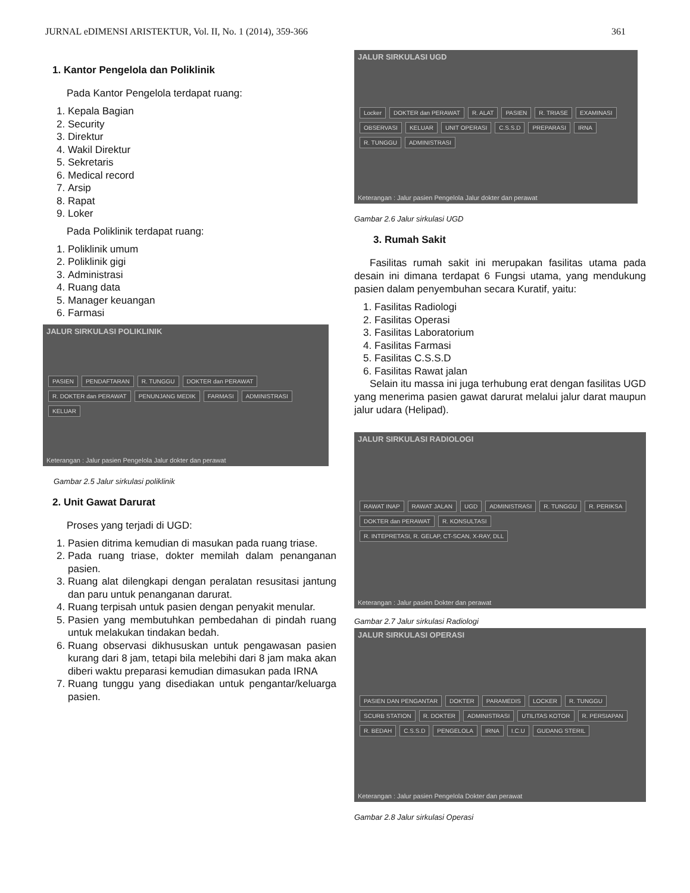JURNAL eDIMENSI ARISTEKTUR, Vol. II, No. 1 (2014), 359-366 361
1. Kantor Pengelola dan Poliklinik
Pada Kantor Pengelola terdapat ruang:
1. Kepala Bagian
2. Security
3. Direktur
4. Wakil Direktur
5. Sekretaris
6. Medical record
7. Arsip
8. Rapat
9. Loker
Pada Poliklinik terdapat ruang:
1. Poliklinik umum
2. Poliklinik gigi
3. Administrasi
4. Ruang data
5. Manager keuangan
6. Farmasi
JALUR SIRKULASI POLIKLINIK
PASIEN PENDAFTARAN R. TUNGGU DOKTER dan PERAWAT R. DOKTER dan PERAWAT PENUNJANG MEDIK FARMASI ADMINISTRASI KELUAR
Keterangan : Jalur pasien Pengelola Jalur dokter dan perawat
Gambar 2.5 Jalur sirkulasi poliklinik
2. Unit Gawat Darurat
Proses yang terjadi di UGD:
1. Pasien ditrima kemudian di masukan pada ruang triase.
2. Pada ruang triase, dokter memilah dalam penanganan pasien.
3. Ruang alat dilengkapi dengan peralatan resusitasi jantung dan paru untuk penanganan darurat.
4. Ruang terpisah untuk pasien dengan penyakit menular.
5. Pasien yang membutuhkan pembedahan di pindah ruang untuk melakukan tindakan bedah.
6. Ruang observasi dikhususkan untuk pengawasan pasien kurang dari 8 jam, tetapi bila melebihi dari 8 jam maka akan diberi waktu preparasi kemudian dimasukan pada IRNA
7. Ruang tunggu yang disediakan untuk pengantar/keluarga pasien.
JALUR SIRKULASI UGD
Locker DOKTER dan PERAWAT R. ALAT PASIEN R. TRIASE EXAMINASI OBSERVASI KELUAR UNIT OPERASI C.S.S.D PREPARASI IRNA R. TUNGGU ADMINISTRASI
Keterangan : Jalur pasien Pengelola Jalur dokter dan perawat
Gambar 2.6 Jalur sirkulasi UGD
3. Rumah Sakit
Fasilitas rumah sakit ini merupakan fasilitas utama pada desain ini dimana terdapat 6 Fungsi utama, yang mendukung pasien dalam penyembuhan secara Kuratif, yaitu:
1. Fasilitas Radiologi
2. Fasilitas Operasi
3. Fasilitas Laboratorium
4. Fasilitas Farmasi
5. Fasilitas C.S.S.D
6. Fasilitas Rawat jalan
Selain itu massa ini juga terhubung erat dengan fasilitas UGD yang menerima pasien gawat darurat melalui jalur darat maupun jalur udara (Helipad).
JALUR SIRKULASI RADIOLOGI
RAWAT INAP RAWAT JALAN UGD ADMINISTRASI R. TUNGGU R. PERIKSA DOKTER dan PERAWAT R. KONSULTASI R. INTEPRETASI, R. GELAP, CT-SCAN, X-RAY, DLL
Keterangan : Jalur pasien Dokter dan perawat
Gambar 2.7 Jalur sirkulasi Radiologi
JALUR SIRKULASI OPERASI
PASIEN DAN PENGANTAR DOKTER PARAMEDIS LOCKER R. TUNGGU SCURB STATION R. DOKTER ADMINISTRASI UTILITAS KOTOR R. PERSIAPAN R. BEDAH C.S.S.D PENGELOLA IRNA I.C.U GUDANG STERIL
Keterangan : Jalur pasien Pengelola Dokter dan perawat
Gambar 2.8 Jalur sirkulasi Operasi